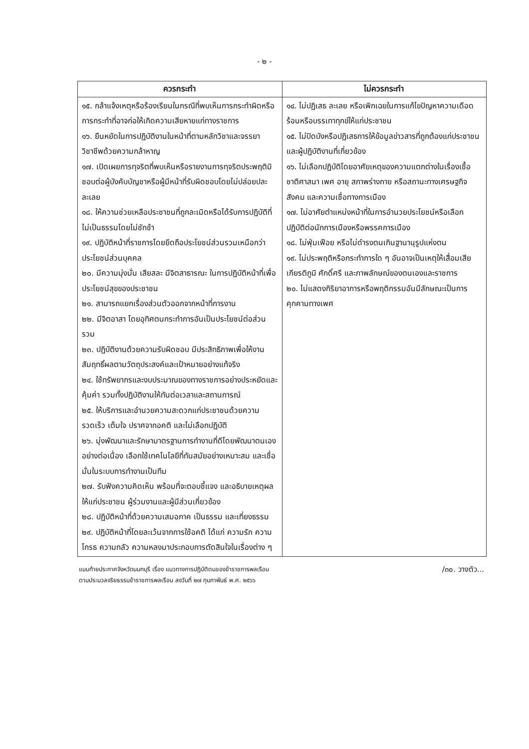- ๒ -
| ควรกระทำ | ไม่ควรกระทำ |
| --- | --- |
| ๑๕. กล้าแจ้งเหตุหรือร้องเรียนในกรณีที่พบเห็นการกระทำผิดหรือการกระทำที่อาจก่อให้เกิดความเสียหายแก่ทางราชการ ๑๖. ยืนหยัดในการปฏิบัติงานในหน้าที่ตามหลักวิชาและจรรยาวิชาชีพด้วยความกล้าหาญ ๑๗. เปิดเผยการทุจริตที่พบเห็นหรือรายงานการทุจริตประพฤติมิชอบต่อผู้บังคับบัญชาหรือผู้มีหน้าที่รับผิดชอบโดยไม่ปล่อยปละละเลย ๑๘. ให้ความช่วยเหลือประชาชนที่ถูกละเมิดหรือได้รับการปฏิบัติที่ไม่เป็นธรรมโดยไม่ชักช้า ๑๙. ปฏิบัติหน้าที่ราชการโดยยึดถือประโยชน์ส่วนรวมเหนือกว่าประโยชน์ส่วนบุคคล ๒๐. มีความมุ่งมั่น เสียสละ มีจิตสาธารณะ ในการปฏิบัติหน้าที่เพื่อประโยชน์สุขของประชาชน ๒๑. สามารถแยกเรื่องส่วนตัวออกจากหน้าที่การงาน ๒๒. มีจิตอาสา โดยอุทิศตนกระทำการอันเป็นประโยชน์ต่อส่วนรวม ๒๓. ปฏิบัติงานด้วยความรับผิดชอบ มีประสิทธิภาพเพื่อให้งานสัมฤทธิ์ผลตามวัตถุประสงค์และเป้าหมายอย่างแท้จริง ๒๔. ใช้ทรัพยากรและงบประมาณของทางราชการอย่างประหยัดและคุ้มค่า รวมทั้งปฏิบัติงานให้ทันต่อเวลาและสถานการณ์ ๒๕. ให้บริการและอำนวยความสะดวกแก่ประชาชนด้วยความรวดเร็ว เต็มใจ ปราศจากอคติ และไม่เลือกปฏิบัติ ๒๖. มุ่งพัฒนาและรักษามาตรฐานการทำงานที่ดีโดยพัฒนาตนเองอย่างต่อเนื่อง เลือกใช้เทคโนโลยีที่ทันสมัยอย่างเหมาะสม และเชื่อมั่นในระบบการทำงานเป็นทีม ๒๗. รับฟังความคิดเห็น พร้อมที่จะตอบชี้แจง และอธิบายเหตุผลให้แก่ประชาชน ผู้ร่วมงานและผู้มีส่วนเกี่ยวข้อง ๒๘. ปฏิบัติหน้าที่ด้วยความเสมอภาค เป็นธรรม และเที่ยงธรรม ๒๙. ปฏิบัติหน้าที่โดยละเว้นจากการใช้อคติ ได้แก่ ความรัก ความโกรธ ความกลัว ความหลงมาประกอบการตัดสินใจในเรื่องต่าง ๆ | ๑๔. ไม่ปฏิเสธ ละเลย หรือเพิกเฉยในการแก้ไขปัญหาความเดือดร้อนหรือบรรเทาทุกข์ให้แก่ประชาชน ๑๕. ไม่ปิดบังหรือปฏิเสธการให้ข้อมูลข่าวสารที่ถูกต้องแก่ประชาชนและผู้ปฏิบัติงานที่เกี่ยวข้อง ๑๖. ไม่เลือกปฏิบัติโดยอาศัยเหตุของความแตกต่างในเรื่องเชื้อชาติศาสนา เพศ อายุ สภาพร่างกาย หรือสถานะทางเศรษฐกิจสังคม และความเชื่อทางการเมือง ๑๗. ไม่อาศัยตำแหน่งหน้าที่ในการอำนวยประโยชน์หรือเลือกปฏิบัติต่อนักการเมืองหรือพรรคการเมือง ๑๘. ไม่ฟุ่มเฟือย หรือไม่ดำรงตนเกินฐานานุรูปแห่งตน ๑๙. ไม่ประพฤติหรือกระทำการใด ๆ อันอาจเป็นเหตุให้เสื่อมเสียเกียรติภูมิ ศักดิ์ศรี และภาพลักษณ์ของตนเองและราชการ ๒๐. ไม่แสดงกิริยาอาการหรือพฤติกรรมอันมีลักษณะเป็นการคุกคามทางเพศ |
แนบท้ายประกาศจังหวัดนนทบุรี เรื่อง แนวทางการปฏิบัติตนของข้าราชการพลเรือน
ตามประมวลจริยธรรมข้าราชการพลเรือน ลงวันที่ ๒๗ กุมภาพันธ์ พ.ศ. ๒๕๖๖
/๓๐. วางตัว...